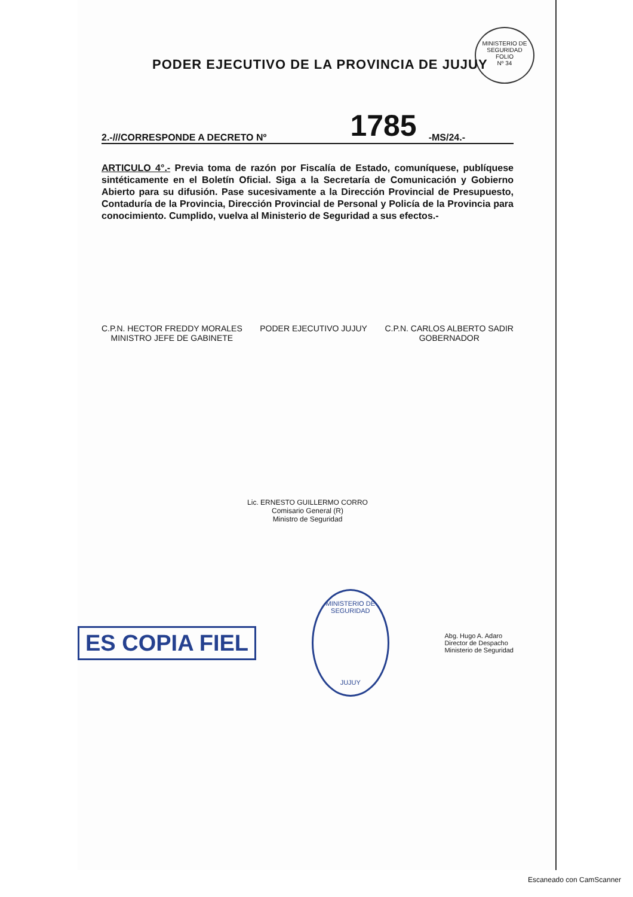MINISTERIO DE SEGURIDAD
FOLIO
Nº 34
PODER EJECUTIVO DE LA PROVINCIA DE JUJUY
2.-///CORRESPONDE A DECRETO Nº 1785 -MS/24.-
ARTICULO 4°.- Previa toma de razón por Fiscalía de Estado, comuníquese, publíquese sintéticamente en el Boletín Oficial. Siga a la Secretaría de Comunicación y Gobierno Abierto para su difusión. Pase sucesivamente a la Dirección Provincial de Presupuesto, Contaduría de la Provincia, Dirección Provincial de Personal y Policía de la Provincia para conocimiento. Cumplido, vuelva al Ministerio de Seguridad a sus efectos.-
C.P.N. HECTOR FREDDY MORALES
MINISTRO JEFE DE GABINETE
PODER EJECUTIVO JUJUY C.P.N. CARLOS ALBERTO SADIR
GOBERNADOR
Lic. ERNESTO GUILLERMO CORRO
Comisario General (R)
Ministro de Seguridad
ES COPIA FIEL
MINISTERIO DE SEGURIDAD
JUJUY
Abg. Hugo A. Adaro
Director de Despacho
Ministerio de Seguridad
Escaneado con CamScanner